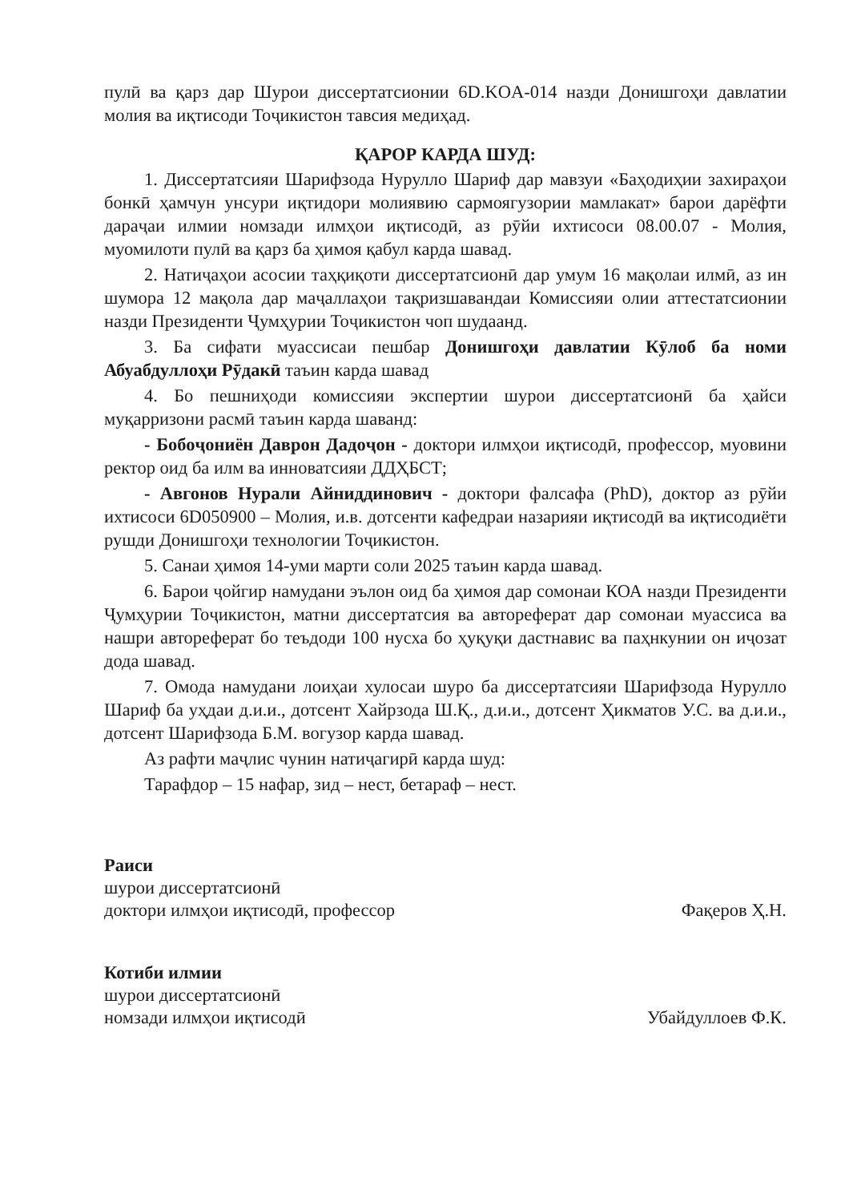пулӣ ва қарз дар Шурои диссертатсионии 6D.KOA-014 назди Донишгоҳи давлатии молия ва иқтисоди Тоҷикистон тавсия медиҳад.
ҚАРОР КАРДА ШУД:
1. Диссертатсияи Шарифзода Нурулло Шариф дар мавзуи «Баҳодиҳии захираҳои бонкӣ ҳамчун унсури иқтидори молиявию сармоягузории мамлакат» барои дарёфти дараҷаи илмии номзади илмҳои иқтисодӣ, аз рӯйи ихтисоси 08.00.07 - Молия, муомилоти пулӣ ва қарз ба ҳимоя қабул карда шавад.
2. Натиҷаҳои асосии таҳқиқоти диссертатсионӣ дар умум 16 мақолаи илмӣ, аз ин шумора 12 мақола дар маҷаллаҳои тақризшавандаи Комиссияи олии аттестатсионии назди Президенти Ҷумҳурии Тоҷикистон чоп шудаанд.
3. Ба сифати муассисаи пешбар Донишгоҳи давлатии Кӯлоб ба номи Абуабдуллоҳи Рӯдакӣ таъин карда шавад
4. Бо пешниҳоди комиссияи экспертии шурои диссертатсионӣ ба ҳайси муқарризони расмӣ таъин карда шаванд:
- Бобоҷониён Даврон Дадоҷон - доктори илмҳои иқтисодӣ, профессор, муовини ректор оид ба илм ва инноватсияи ДДҲБСТ;
- Авгонов Нурали Айниддинович - доктори фалсафа (PhD), доктор аз рӯйи ихтисоси 6D050900 – Молия, и.в. дотсенти кафедраи назарияи иқтисодӣ ва иқтисодиёти рушди Донишгоҳи технологии Тоҷикистон.
5. Санаи ҳимоя 14-уми марти соли 2025 таъин карда шавад.
6. Барои ҷойгир намудани эълон оид ба ҳимоя дар сомонаи КОА назди Президенти Ҷумҳурии Тоҷикистон, матни диссертатсия ва автореферат дар сомонаи муассиса ва нашри автореферат бо теъдоди 100 нусха бо ҳуқуқи дастнавис ва паҳнкунии он иҷозат дода шавад.
7. Омода намудани лоиҳаи хулосаи шуро ба диссертатсияи Шарифзода Нурулло Шариф ба уҳдаи д.и.и., дотсент Хайрзода Ш.Қ., д.и.и., дотсент Ҳикматов У.С. ва д.и.и., дотсент Шарифзода Б.М. вогузор карда шавад.
Аз рафти маҷлис чунин натиҷагирӣ карда шуд:
Тарафдор – 15 нафар, зид – нест, бетараф – нест.
Раиси
шурои диссертатсионӣ
доктори илмҳои иқтисодӣ, профессор
Фақеров Ҳ.Н.
Котиби илмии
шурои диссертатсионӣ
номзади илмҳои иқтисодӣ
Убайдуллоев Ф.К.